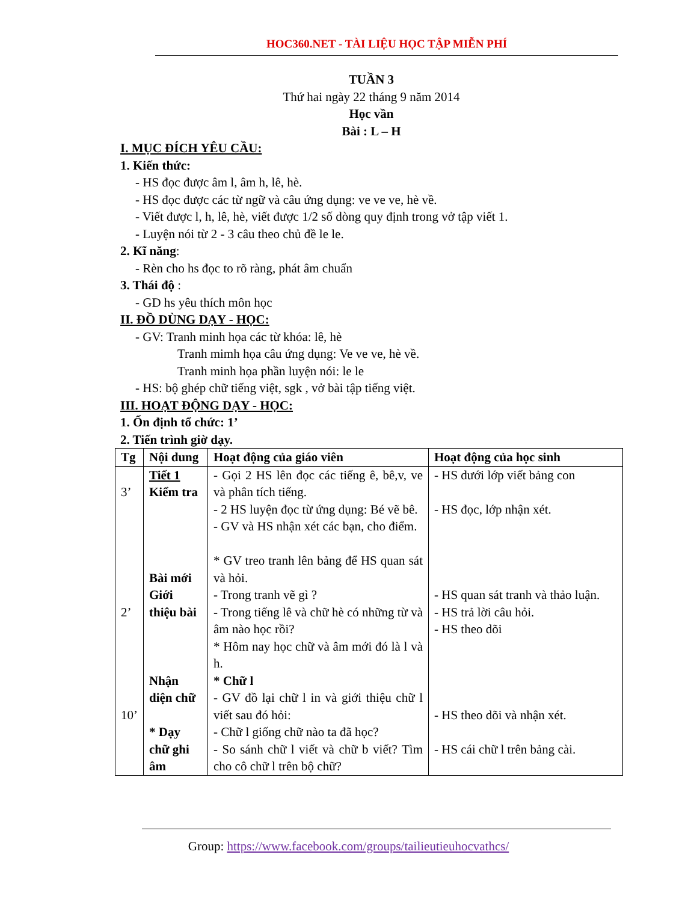HOC360.NET - TÀI LIỆU HỌC TẬP MIỄN PHÍ
TUẦN 3
Thứ hai ngày 22 tháng 9 năm 2014
Học vần
Bài : L – H
I. MỤC ĐÍCH YÊU CẦU:
1. Kiến thức:
- HS đọc được âm l, âm h, lê, hè.
- HS đọc được các từ ngữ và câu ứng dụng: ve ve ve, hè về.
- Viết được l, h, lê, hè, viết được 1/2 số dòng quy định trong vở tập viết 1.
- Luyện nói từ 2 - 3 câu theo chủ đề le le.
2. Kĩ năng:
- Rèn cho hs đọc to rõ ràng, phát âm chuẩn
3. Thái độ :
- GD hs yêu thích môn học
II. ĐỒ DÙNG DẠY - HỌC:
- GV: Tranh minh họa các từ khóa: lê, hè
Tranh mimh họa câu ứng dụng: Ve ve ve, hè về.
Tranh minh họa phần luyện nói: le le
- HS: bộ ghép chữ tiếng việt, sgk , vở bài tập tiếng việt.
III. HOẠT ĐỘNG DẠY - HỌC:
1. Ổn định tổ chức: 1’
2. Tiến trình giờ dạy.
| Tg | Nội dung | Hoạt động của giáo viên | Hoạt động của học sinh |
| --- | --- | --- | --- |
| 3’ 2’ 10’ | Tiết 1 Kiểm tra Bài mới Giới thiệu bài Nhận diện chữ * Dạy chữ ghi âm | - Gọi 2 HS lên đọc các tiếng ê, bê,v, ve và phân tích tiếng. - 2 HS luyện đọc từ ứng dụng: Bé vẽ bê. - GV và HS nhận xét các bạn, cho điểm. * GV treo tranh lên bảng để HS quan sát và hỏi. - Trong tranh vẽ gì ? - Trong tiếng lê và chữ hè có những từ và âm nào học rồi? * Hôm nay học chữ và âm mới đó là l và h. * Chữ l - GV đồ lại chữ l in và giới thiệu chữ l viết sau đó hỏi: - Chữ l giống chữ nào ta đã học? - So sánh chữ l viết và chữ b viết? Tìm cho cô chữ l trên bộ chữ? | - HS dưới lớp viết bảng con - HS đọc, lớp nhận xét. - HS quan sát tranh và thảo luận. - HS trả lời câu hỏi. - HS theo dõi - HS theo dõi và nhận xét. - HS cái chữ l trên bảng cài. |
Group: https://www.facebook.com/groups/tailieutieuhocvathcs/